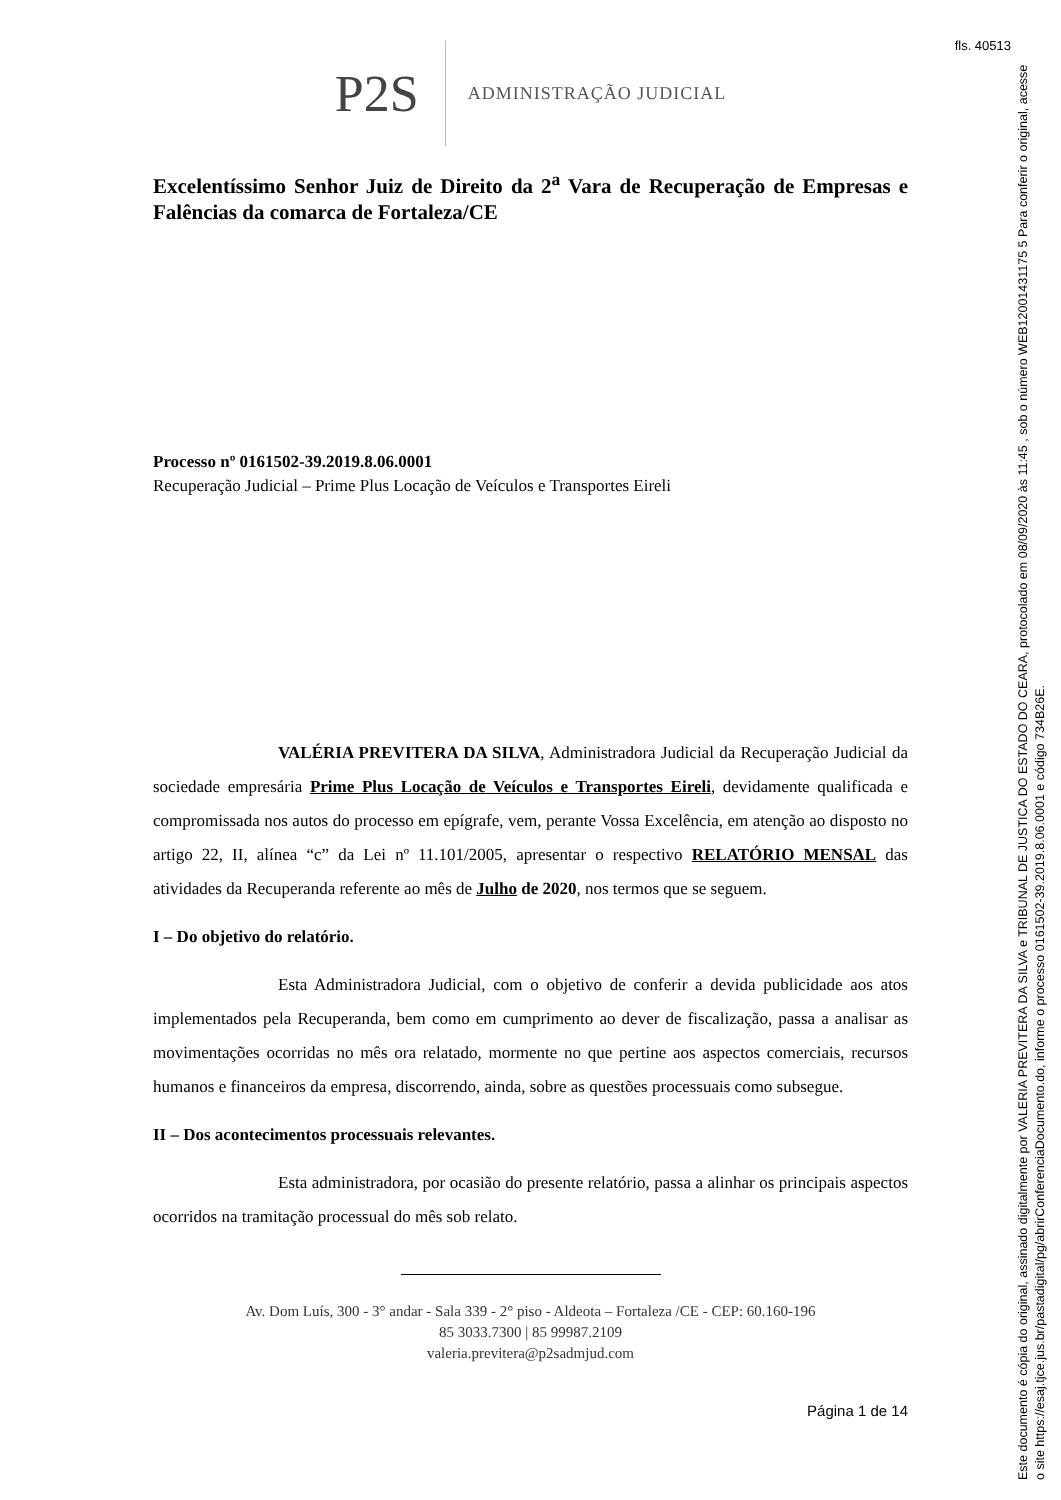fls. 40513
Este documento é cópia do original, assinado digitalmente por VALERIA PREVITERA DA SILVA e TRIBUNAL DE JUSTICA DO ESTADO DO CEARA, protocolado em 08/09/2020 às 11:45 , sob o número WEB12001431175 5 Para conferir o original, acesse o site https://esaj.tjce.jus.br/pastadigital/pg/abrirConferenciaDocumento.do, informe o processo 0161502-39.2019.8.06.0001 e código 734B26E.
P2S ADMINISTRAÇÃO JUDICIAL
Excelentíssimo Senhor Juiz de Direito da 2<sup>a</sup> Vara de Recuperação de Empresas e Falências da comarca de Fortaleza/CE
Processo nº 0161502-39.2019.8.06.0001
Recuperação Judicial – Prime Plus Locação de Veículos e Transportes Eireli
VALÉRIA PREVITERA DA SILVA, Administradora Judicial da Recuperação Judicial da sociedade empresária Prime Plus Locação de Veículos e Transportes Eireli, devidamente qualificada e compromissada nos autos do processo em epígrafe, vem, perante Vossa Excelência, em atenção ao disposto no artigo 22, II, alínea “c” da Lei nº 11.101/2005, apresentar o respectivo RELATÓRIO MENSAL das atividades da Recuperanda referente ao mês de Julho de 2020, nos termos que se seguem.
I – Do objetivo do relatório.
Esta Administradora Judicial, com o objetivo de conferir a devida publicidade aos atos implementados pela Recuperanda, bem como em cumprimento ao dever de fiscalização, passa a analisar as movimentações ocorridas no mês ora relatado, mormente no que pertine aos aspectos comerciais, recursos humanos e financeiros da empresa, discorrendo, ainda, sobre as questões processuais como subsegue.
II – Dos acontecimentos processuais relevantes.
Esta administradora, por ocasião do presente relatório, passa a alinhar os principais aspectos ocorridos na tramitação processual do mês sob relato.
Av. Dom Luís, 300 - 3° andar - Sala 339 - 2° piso - Aldeota – Fortaleza /CE - CEP: 60.160-196
85 3033.7300 | 85 99987.2109
valeria.previtera@p2sadmjud.com
Página 1 de 14